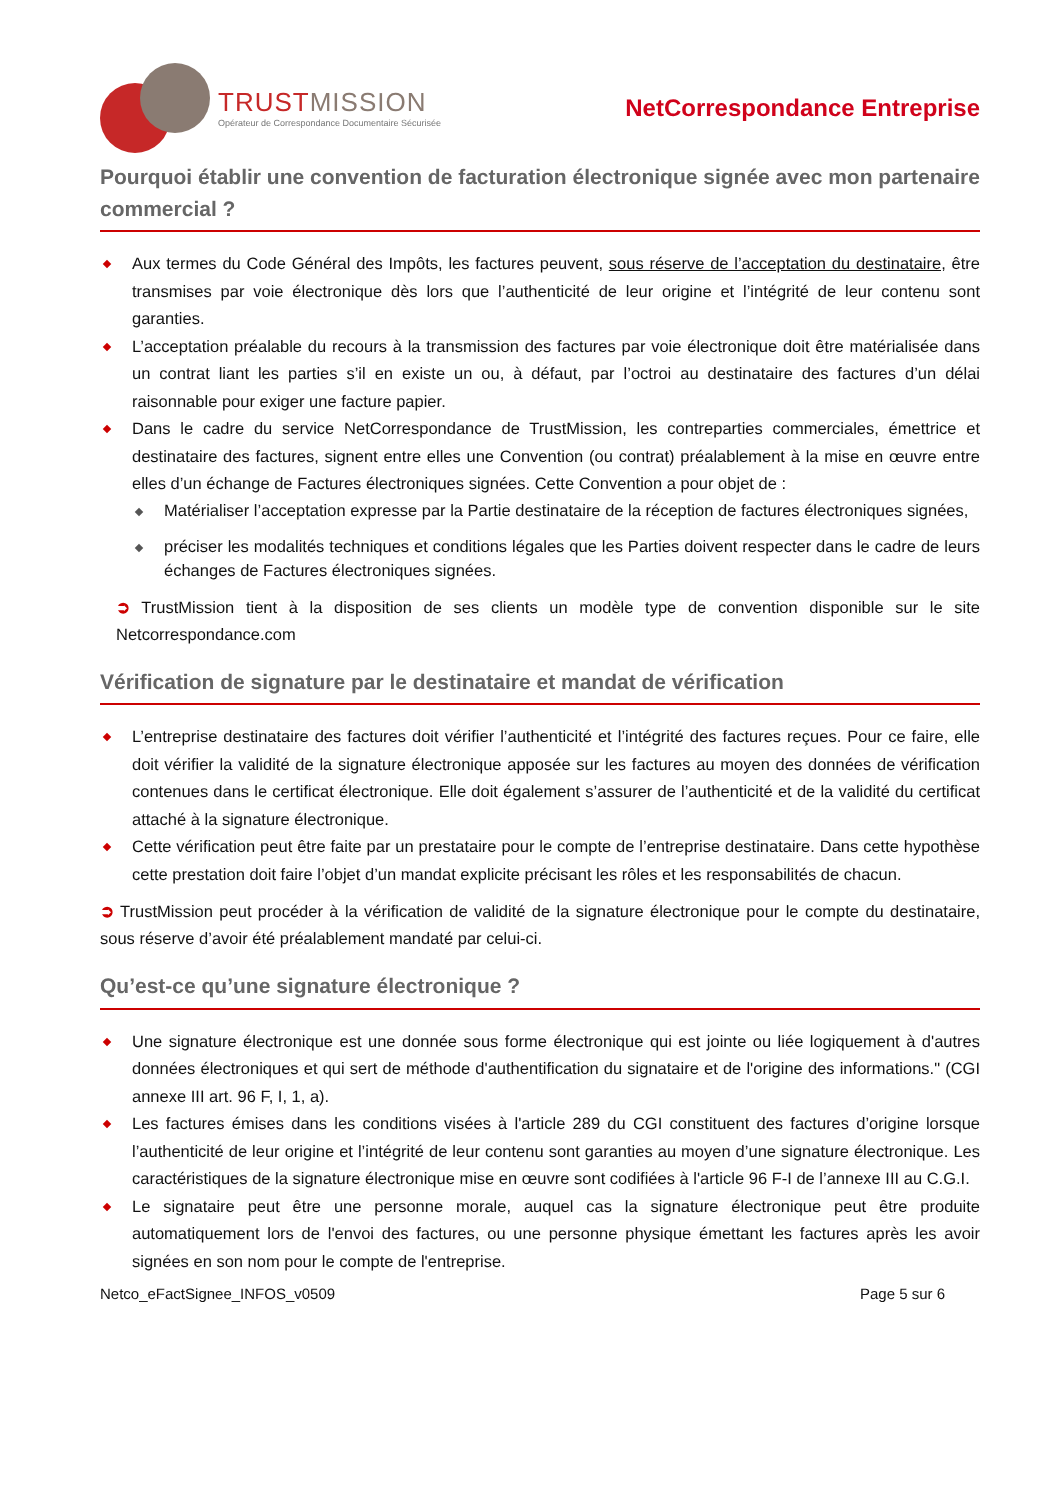TRUSTMISSION
Opérateur de Correspondance Documentaire Sécurisée
NetCorrespondance Entreprise
Pourquoi établir une convention de facturation électronique signée avec mon partenaire commercial ?
Aux termes du Code Général des Impôts, les factures peuvent, sous réserve de l’acceptation du destinataire, être transmises par voie électronique dès lors que l’authenticité de leur origine et l’intégrité de leur contenu sont garanties.
L’acceptation préalable du recours à la transmission des factures par voie électronique doit être matérialisée dans un contrat liant les parties s’il en existe un ou, à défaut, par l’octroi au destinataire des factures d’un délai raisonnable pour exiger une facture papier.
Dans le cadre du service NetCorrespondance de TrustMission, les contreparties commerciales, émettrice et destinataire des factures, signent entre elles une Convention (ou contrat) préalablement à la mise en œuvre entre elles d’un échange de Factures électroniques signées. Cette Convention a pour objet de :
Matérialiser l’acceptation expresse par la Partie destinataire de la réception de factures électroniques signées,
préciser les modalités techniques et conditions légales que les Parties doivent respecter dans le cadre de leurs échanges de Factures électroniques signées.
➲ TrustMission tient à la disposition de ses clients un modèle type de convention disponible sur le site Netcorrespondance.com
Vérification de signature par le destinataire et mandat de vérification
L’entreprise destinataire des factures doit vérifier l’authenticité et l’intégrité des factures reçues. Pour ce faire, elle doit vérifier la validité de la signature électronique apposée sur les factures au moyen des données de vérification contenues dans le certificat électronique. Elle doit également s’assurer de l’authenticité et de la validité du certificat attaché à la signature électronique.
Cette vérification peut être faite par un prestataire pour le compte de l’entreprise destinataire. Dans cette hypothèse cette prestation doit faire l’objet d’un mandat explicite précisant les rôles et les responsabilités de chacun.
➲ TrustMission peut procéder à la vérification de validité de la signature électronique pour le compte du destinataire, sous réserve d’avoir été préalablement mandaté par celui-ci.
Qu’est-ce qu’une signature électronique ?
Une signature électronique est une donnée sous forme électronique qui est jointe ou liée logiquement à d'autres données électroniques et qui sert de méthode d'authentification du signataire et de l'origine des informations." (CGI annexe III art. 96 F, I, 1, a).
Les factures émises dans les conditions visées à l'article 289 du CGI constituent des factures d’origine lorsque l’authenticité de leur origine et l’intégrité de leur contenu sont garanties au moyen d’une signature électronique. Les caractéristiques de la signature électronique mise en œuvre sont codifiées à l'article 96 F-I de l’annexe III au C.G.I.
Le signataire peut être une personne morale, auquel cas la signature électronique peut être produite automatiquement lors de l'envoi des factures, ou une personne physique émettant les factures après les avoir signées en son nom pour le compte de l'entreprise.
Netco_eFactSignee_INFOS_v0509 Page 5 sur 6